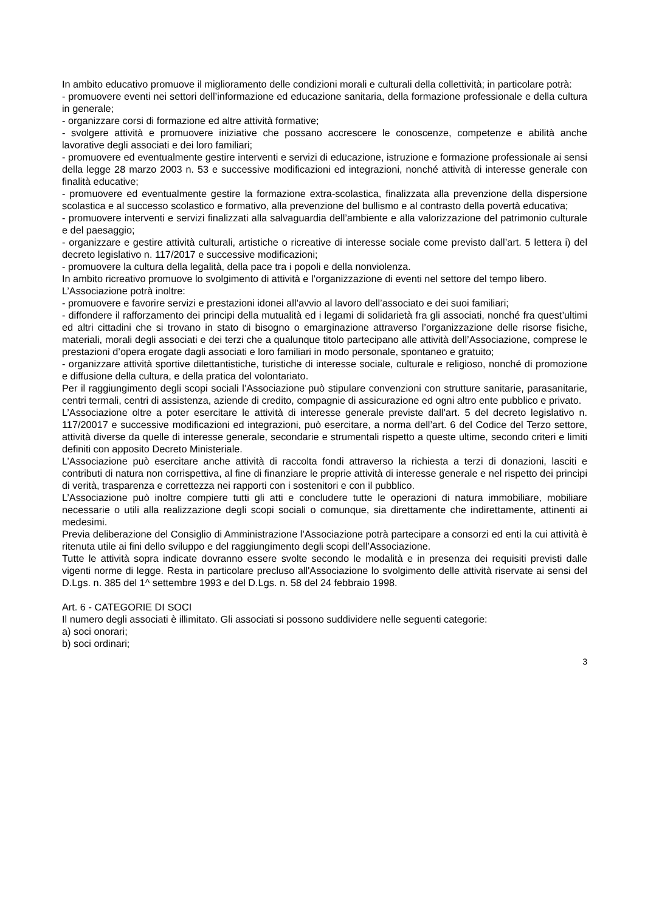In ambito educativo promuove il miglioramento delle condizioni morali e culturali della collettività; in particolare potrà:
- promuovere eventi nei settori dell’informazione ed educazione sanitaria, della formazione professionale e della cultura in generale;
- organizzare corsi di formazione ed altre attività formative;
- svolgere attività e promuovere iniziative che possano accrescere le conoscenze, competenze e abilità anche lavorative degli associati e dei loro familiari;
- promuovere ed eventualmente gestire interventi e servizi di educazione, istruzione e formazione professionale ai sensi della legge 28 marzo 2003 n. 53 e successive modificazioni ed integrazioni, nonché attività di interesse generale con finalità educative;
- promuovere ed eventualmente gestire la formazione extra-scolastica, finalizzata alla prevenzione della dispersione scolastica e al successo scolastico e formativo, alla prevenzione del bullismo e al contrasto della povertà educativa;
- promuovere interventi e servizi finalizzati alla salvaguardia dell’ambiente e alla valorizzazione del patrimonio culturale e del paesaggio;
- organizzare e gestire attività culturali, artistiche o ricreative di interesse sociale come previsto dall’art. 5 lettera i) del decreto legislativo n. 117/2017 e successive modificazioni;
- promuovere la cultura della legalità, della pace tra i popoli e della nonviolenza.
In ambito ricreativo promuove lo svolgimento di attività e l’organizzazione di eventi nel settore del tempo libero.
L’Associazione potrà inoltre:
- promuovere e favorire servizi e prestazioni idonei all’avvio al lavoro dell’associato e dei suoi familiari;
- diffondere il rafforzamento dei principi della mutualità ed i legami di solidarietà fra gli associati, nonché fra quest’ultimi ed altri cittadini che si trovano in stato di bisogno o emarginazione attraverso l’organizzazione delle risorse fisiche, materiali, morali degli associati e dei terzi che a qualunque titolo partecipano alle attività dell’Associazione, comprese le prestazioni d’opera erogate dagli associati e loro familiari in modo personale, spontaneo e gratuito;
- organizzare attività sportive dilettantistiche, turistiche di interesse sociale, culturale e religioso, nonché di promozione e diffusione della cultura, e della pratica del volontariato.
Per il raggiungimento degli scopi sociali l’Associazione può stipulare convenzioni con strutture sanitarie, parasanitarie, centri termali, centri di assistenza, aziende di credito, compagnie di assicurazione ed ogni altro ente pubblico e privato.
L’Associazione oltre a poter esercitare le attività di interesse generale previste dall’art. 5 del decreto legislativo n. 117/20017 e successive modificazioni ed integrazioni, può esercitare, a norma dell’art. 6 del Codice del Terzo settore, attività diverse da quelle di interesse generale, secondarie e strumentali rispetto a queste ultime, secondo criteri e limiti definiti con apposito Decreto Ministeriale.
L’Associazione può esercitare anche attività di raccolta fondi attraverso la richiesta a terzi di donazioni, lasciti e contributi di natura non corrispettiva, al fine di finanziare le proprie attività di interesse generale e nel rispetto dei principi di verità, trasparenza e correttezza nei rapporti con i sostenitori e con il pubblico.
L’Associazione può inoltre compiere tutti gli atti e concludere tutte le operazioni di natura immobiliare, mobiliare necessarie o utili alla realizzazione degli scopi sociali o comunque, sia direttamente che indirettamente, attinenti ai medesimi.
Previa deliberazione del Consiglio di Amministrazione l’Associazione potrà partecipare a consorzi ed enti la cui attività è ritenuta utile ai fini dello sviluppo e del raggiungimento degli scopi dell’Associazione.
Tutte le attività sopra indicate dovranno essere svolte secondo le modalità e in presenza dei requisiti previsti dalle vigenti norme di legge. Resta in particolare precluso all'Associazione lo svolgimento delle attività riservate ai sensi del D.Lgs. n. 385 del 1^ settembre 1993 e del D.Lgs. n. 58 del 24 febbraio 1998.
Art. 6 - CATEGORIE DI SOCI
Il numero degli associati è illimitato. Gli associati si possono suddividere nelle seguenti categorie:
a) soci onorari;
b) soci ordinari;
3